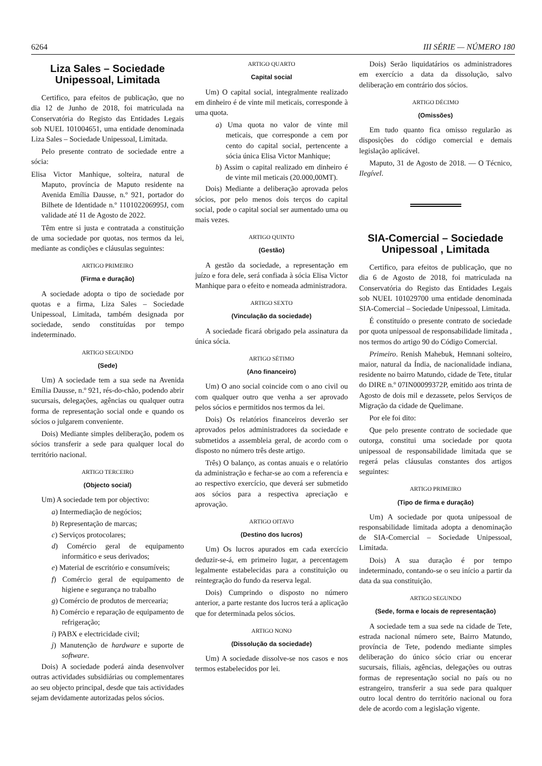6264 III SÉRIE — NÚMERO 180
Liza Sales – Sociedade Unipessoal, Limitada
Certifico, para efeitos de publicação, que no dia 12 de Junho de 2018, foi matriculada na Conservatória do Registo das Entidades Legais sob NUEL 101004651, uma entidade denominada Liza Sales – Sociedade Unipessoal, Limitada.
Pelo presente contrato de sociedade entre a sócia:
Elisa Victor Manhique, solteira, natural de Maputo, província de Maputo residente na Avenida Emília Dausse, n.º 921, portador do Bilhete de Identidade n.º 110102206995J, com validade até 11 de Agosto de 2022.
Têm entre si justa e contratada a constituição de uma sociedade por quotas, nos termos da lei, mediante as condições e cláusulas seguintes:
ARTIGO PRIMEIRO
(Firma e duração)
A sociedade adopta o tipo de sociedade por quotas e a firma, Liza Sales – Sociedade Unipessoal, Limitada, também designada por sociedade, sendo constituídas por tempo indeterminado.
ARTIGO SEGUNDO
(Sede)
Um) A sociedade tem a sua sede na Avenida Emília Dausse, n.º 921, rés-do-chão, podendo abrir sucursais, delegações, agências ou qualquer outra forma de representação social onde e quando os sócios o julgarem conveniente.
Dois) Mediante simples deliberação, podem os sócios transferir a sede para qualquer local do território nacional.
ARTIGO TERCEIRO
(Objecto social)
Um) A sociedade tem por objectivo:
a) Intermediação de negócios;
b) Representação de marcas;
c) Serviços protocolares;
d) Comércio geral de equipamento informático e seus derivados;
e) Material de escritório e consumíveis;
f) Comércio geral de equipamento de higiene e segurança no trabalho
g) Comércio de produtos de mercearia;
h) Comércio e reparação de equipamento de refrigeração;
i) PABX e electricidade civil;
j) Manutenção de hardware e suporte de software.
Dois) A sociedade poderá ainda desenvolver outras actividades subsidiárias ou complementares ao seu objecto principal, desde que tais actividades sejam devidamente autorizadas pelos sócios.
ARTIGO QUARTO
Capital social
Um) O capital social, integralmente realizado em dinheiro é de vinte mil meticais, corresponde à uma quota.
a) Uma quota no valor de vinte mil meticais, que corresponde a cem por cento do capital social, pertencente a sócia única Elisa Victor Manhique;
b) Assim o capital realizado em dinheiro é de vinte mil meticais (20.000,00MT).
Dois) Mediante a deliberação aprovada pelos sócios, por pelo menos dois terços do capital social, pode o capital social ser aumentado uma ou mais vezes.
ARTIGO QUINTO
(Gestão)
A gestão da sociedade, a representação em juízo e fora dele, será confiada à sócia Elisa Victor Manhique para o efeito e nomeada administradora.
ARTIGO SEXTO
(Vinculação da sociedade)
A sociedade ficará obrigado pela assinatura da única sócia.
ARTIGO SÉTIMO
(Ano financeiro)
Um) O ano social coincide com o ano civil ou com qualquer outro que venha a ser aprovado pelos sócios e permitidos nos termos da lei.
Dois) Os relatórios financeiros deverão ser aprovados pelos administradores da sociedade e submetidos a assembleia geral, de acordo com o disposto no número três deste artigo.
Três) O balanço, as contas anuais e o relatório da administração e fechar-se ao com a referencia e ao respectivo exercício, que deverá ser submetido aos sócios para a respectiva apreciação e aprovação.
ARTIGO OITAVO
(Destino dos lucros)
Um) Os lucros apurados em cada exercício deduzir-se-á, em primeiro lugar, a percentagem legalmente estabelecidas para a constituição ou reintegração do fundo da reserva legal.
Dois) Cumprindo o disposto no número anterior, a parte restante dos lucros terá a aplicação que for determinada pelos sócios.
ARTIGO NONO
(Dissolução da sociedade)
Um) A sociedade dissolve-se nos casos e nos termos estabelecidos por lei.
Dois) Serão liquidatários os administradores em exercício a data da dissolução, salvo deliberação em contrário dos sócios.
ARTIGO DÉCIMO
(Omissões)
Em tudo quanto fica omisso regularão as disposições do código comercial e demais legislação aplicável.
Maputo, 31 de Agosto de 2018. — O Técnico, Ilegível.
SIA-Comercial – Sociedade Unipessoal , Limitada
Certifico, para efeitos de publicação, que no dia 6 de Agosto de 2018, foi matriculada na Conservatória do Registo das Entidades Legais sob NUEL 101029700 uma entidade denominada SIA-Comercial – Sociedade Unipessoal, Limitada.
É constituído o presente contrato de sociedade por quota unipessoal de responsabilidade limitada , nos termos do artigo 90 do Código Comercial.
Primeiro. Renish Mahebuk, Hemnani solteiro, maior, natural da Índia, de nacionalidade indiana, residente no bairro Matundo, cidade de Tete, titular do DIRE n.º 07IN00099372P, emitido aos trinta de Agosto de dois mil e dezassete, pelos Serviços de Migração da cidade de Quelimane.
Por ele foi dito:
Que pelo presente contrato de sociedade que outorga, constitui uma sociedade por quota unipessoal de responsabilidade limitada que se regerá pelas cláusulas constantes dos artigos seguintes:
ARTIGO PRIMEIRO
(Tipo de firma e duração)
Um) A sociedade por quota unipessoal de responsabilidade limitada adopta a denominação de SIA-Comercial – Sociedade Unipessoal, Limitada.
Dois) A sua duração é por tempo indeterminado, contando-se o seu início a partir da data da sua constituição.
ARTIGO SEGUNDO
(Sede, forma e locais de representação)
A sociedade tem a sua sede na cidade de Tete, estrada nacional número sete, Bairro Matundo, província de Tete, podendo mediante simples deliberação do único sócio criar ou encerar sucursais, filiais, agências, delegações ou outras formas de representação social no país ou no estrangeiro, transferir a sua sede para qualquer outro local dentro do território nacional ou fora dele de acordo com a legislação vigente.